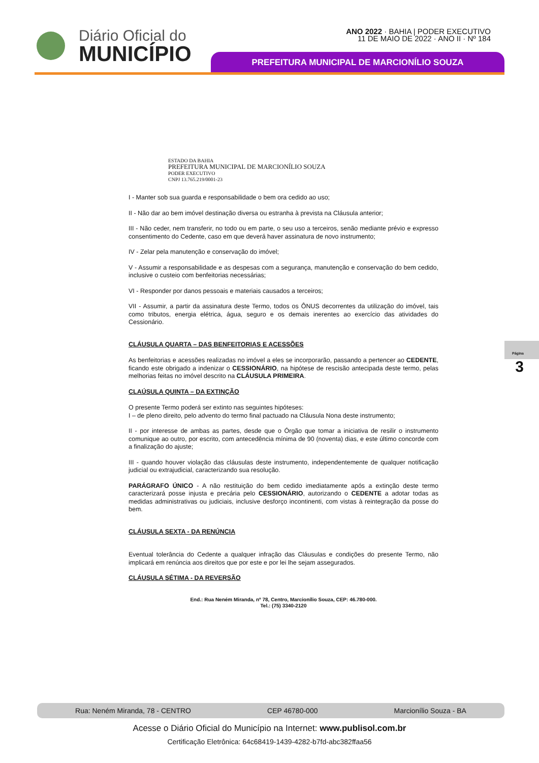Diário Oficial do
MUNICÍPIO
ANO 2022 · BAHIA | PODER EXECUTIVO
11 DE MAIO DE 2022 · ANO II · Nº 184
PREFEITURA MUNICIPAL DE MARCIONÍLIO SOUZA
Página 3
ESTADO DA BAHIA
PREFEITURA MUNICIPAL DE MARCIONÍLIO SOUZA
PODER EXECUTIVO
CNPJ 13.765.219/0001-23
I - Manter sob sua guarda e responsabilidade o bem ora cedido ao uso;
II - Não dar ao bem imóvel destinação diversa ou estranha à prevista na Cláusula anterior;
III - Não ceder, nem transferir, no todo ou em parte, o seu uso a terceiros, senão mediante prévio e expresso consentimento do Cedente, caso em que deverá haver assinatura de novo instrumento;
IV - Zelar pela manutenção e conservação do imóvel;
V - Assumir a responsabilidade e as despesas com a segurança, manutenção e conservação do bem cedido, inclusive o custeio com benfeitorias necessárias;
VI - Responder por danos pessoais e materiais causados a terceiros;
VII - Assumir, a partir da assinatura deste Termo, todos os ÔNUS decorrentes da utilização do imóvel, tais como tributos, energia elétrica, água, seguro e os demais inerentes ao exercício das atividades do Cessionário.
CLÁUSULA QUARTA – DAS BENFEITORIAS E ACESSÕES
As benfeitorias e acessões realizadas no imóvel a eles se incorporarão, passando a pertencer ao CEDENTE, ficando este obrigado a indenizar o CESSIONÁRIO, na hipótese de rescisão antecipada deste termo, pelas melhorias feitas no imóvel descrito na CLÁUSULA PRIMEIRA.
CLAÚSULA QUINTA – DA EXTINÇÃO
O presente Termo poderá ser extinto nas seguintes hipóteses:
I – de pleno direito, pelo advento do termo final pactuado na Cláusula Nona deste instrumento;
II - por interesse de ambas as partes, desde que o Órgão que tomar a iniciativa de resilir o instrumento comunique ao outro, por escrito, com antecedência mínima de 90 (noventa) dias, e este último concorde com a finalização do ajuste;
III - quando houver violação das cláusulas deste instrumento, independentemente de qualquer notificação judicial ou extrajudicial, caracterizando sua resolução.
PARÁGRAFO ÚNICO - A não restituição do bem cedido imediatamente após a extinção deste termo caracterizará posse injusta e precária pelo CESSIONÁRIO, autorizando o CEDENTE a adotar todas as medidas administrativas ou judiciais, inclusive desforço incontinenti, com vistas à reintegração da posse do bem.
CLÁUSULA SEXTA - DA RENÚNCIA
Eventual tolerância do Cedente a qualquer infração das Cláusulas e condições do presente Termo, não implicará em renúncia aos direitos que por este e por lei lhe sejam assegurados.
CLÁUSULA SÉTIMA - DA REVERSÃO
End.: Rua Neném Miranda, nº 78, Centro, Marcionílio Souza, CEP: 46.780-000.
Tel.: (75) 3340-2120
Rua: Neném Miranda, 78 - CENTRO CEP 46780-000 Marcionílio Souza - BA
Acesse o Diário Oficial do Município na Internet: www.publisol.com.br
Certificação Eletrônica: 64c68419-1439-4282-b7fd-abc382ffaa56